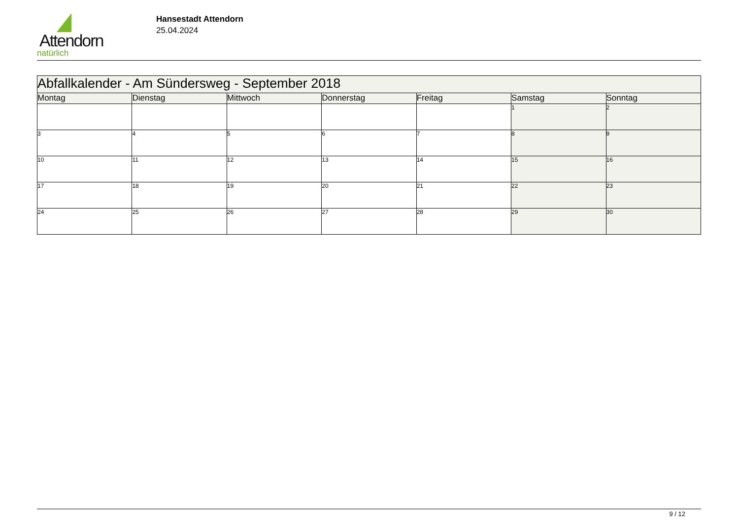Attendorn
natürlich
Hansestadt Attendorn
25.04.2024
| Abfallkalender - Am Sündersweg - September 2018 | | | | | | |
| Montag | Dienstag | Mittwoch | Donnerstag | Freitag | Samstag | Sonntag |
| | | | | | 1 | 2 |
| 3 | 4 | 5 | 6 | 7 | 8 | 9 |
| 10 | 11 | 12 | 13 | 14 | 15 | 16 |
| 17 | 18 | 19 | 20 | 21 | 22 | 23 |
| 24 | 25 | 26 | 27 | 28 | 29 | 30 |
9 / 12